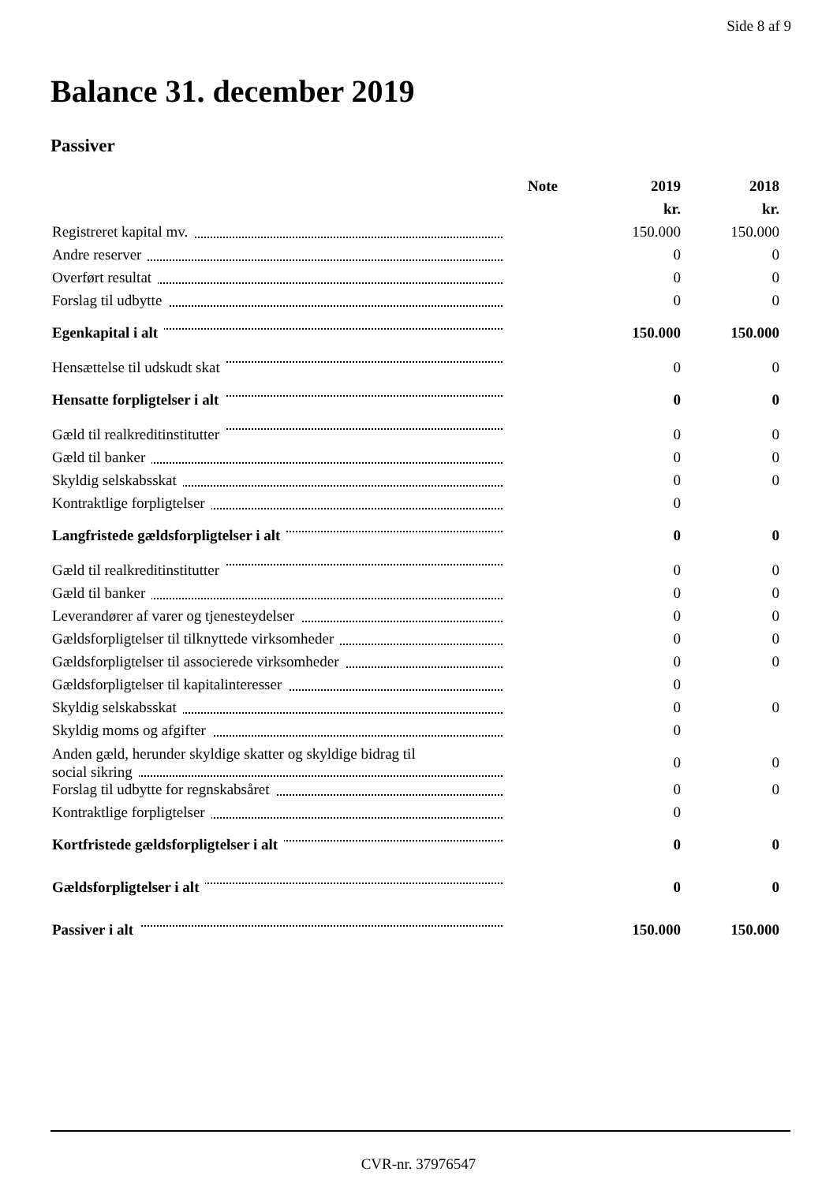Side 8 af 9
Balance 31. december 2019
Passiver
| | Note | 2019 | 2018 |
| --- | --- | --- | --- |
| | | kr. | kr. |
| Registreret kapital mv. | | 150.000 | 150.000 |
| Andre reserver | | 0 | 0 |
| Overført resultat | | 0 | 0 |
| Forslag til udbytte | | 0 | 0 |
| Egenkapital i alt | | 150.000 | 150.000 |
| Hensættelse til udskudt skat | | 0 | 0 |
| Hensatte forpligtelser i alt | | 0 | 0 |
| Gæld til realkreditinstitutter | | 0 | 0 |
| Gæld til banker | | 0 | 0 |
| Skyldig selskabsskat | | 0 | 0 |
| Kontraktlige forpligtelser | | 0 | |
| Langfristede gældsforpligtelser i alt | | 0 | 0 |
| Gæld til realkreditinstitutter | | 0 | 0 |
| Gæld til banker | | 0 | 0 |
| Leverandører af varer og tjenesteydelser | | 0 | 0 |
| Gældsforpligtelser til tilknyttede virksomheder | | 0 | 0 |
| Gældsforpligtelser til associerede virksomheder | | 0 | 0 |
| Gældsforpligtelser til kapitalinteresser | | 0 | |
| Skyldig selskabsskat | | 0 | 0 |
| Skyldig moms og afgifter | | 0 | |
| Anden gæld, herunder skyldige skatter og skyldige bidrag til social sikring | | 0 | 0 |
| Forslag til udbytte for regnskabsåret | | 0 | 0 |
| Kontraktlige forpligtelser | | 0 | |
| Kortfristede gældsforpligtelser i alt | | 0 | 0 |
| Gældsforpligtelser i alt | | 0 | 0 |
| Passiver i alt | | 150.000 | 150.000 |
CVR-nr. 37976547